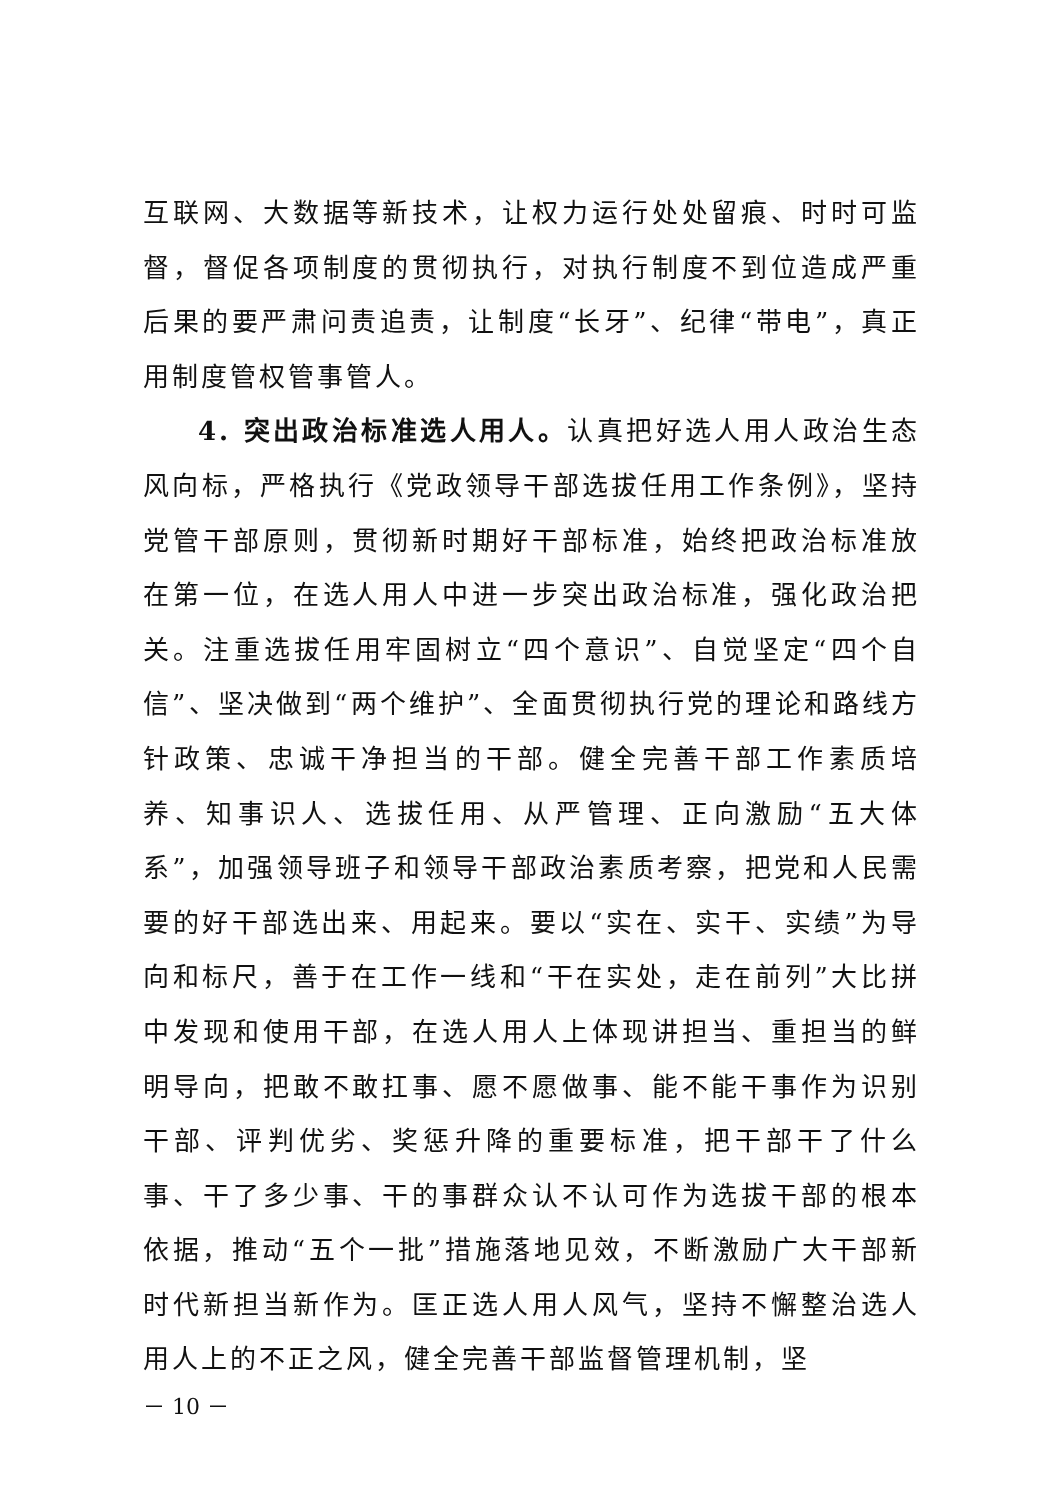互联网、大数据等新技术，让权力运行处处留痕、时时可监督，督促各项制度的贯彻执行，对执行制度不到位造成严重后果的要严肃问责追责，让制度“长牙”、纪律“带电”，真正用制度管权管事管人。
4. 突出政治标准选人用人。认真把好选人用人政治生态风向标，严格执行《党政领导干部选拔任用工作条例》，坚持党管干部原则，贯彻新时期好干部标准，始终把政治标准放在第一位，在选人用人中进一步突出政治标准，强化政治把关。注重选拔任用牢固树立“四个意识”、自觉坚定“四个自信”、坚决做到“两个维护”、全面贯彻执行党的理论和路线方针政策、忠诚干净担当的干部。健全完善干部工作素质培养、知事识人、选拔任用、从严管理、正向激励“五大体系”，加强领导班子和领导干部政治素质考察，把党和人民需要的好干部选出来、用起来。要以“实在、实干、实绩”为导向和标尺，善于在工作一线和“干在实处，走在前列”大比拼中发现和使用干部，在选人用人上体现讲担当、重担当的鲜明导向，把敢不敢扛事、愿不愿做事、能不能干事作为识别干部、评判优劣、奖惩升降的重要标准，把干部干了什么事、干了多少事、干的事群众认不认可作为选拔干部的根本依据，推动“五个一批”措施落地见效，不断激励广大干部新时代新担当新作为。匡正选人用人风气，坚持不懈整治选人用人上的不正之风，健全完善干部监督管理机制，坚
－ 10 －